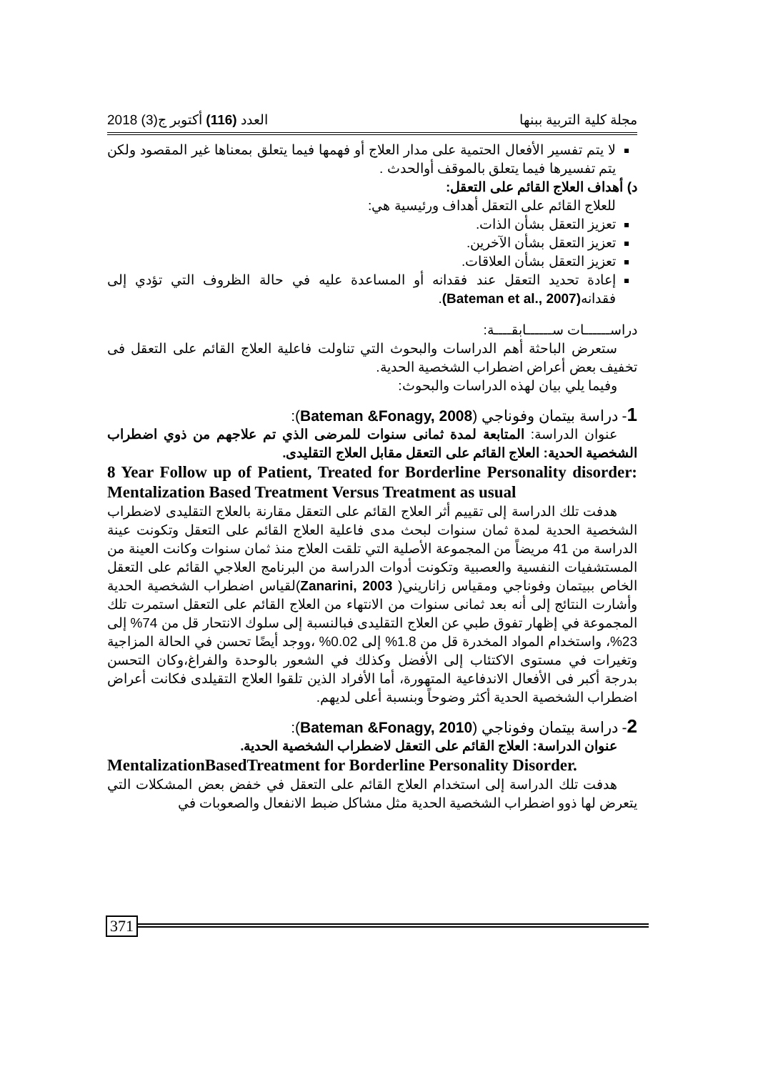مجلة كلية التربية ببنها العدد (116) أكتوبر ج(3) 2018
لا يتم تفسير الأفعال الحتمية على مدار العلاج أو فهمها فيما يتعلق بمعناها غير المقصود ولكن يتم تفسيرها فيما يتعلق بالموقف أوالحدث .
د) أهداف العلاج القائم على التعقل:
للعلاج القائم على التعقل أهداف ورئيسية هي:
تعزيز التعقل بشأن الذات.
تعزيز التعقل بشأن الآخرين.
تعزيز التعقل بشأن العلاقات.
إعادة تحديد التعقل عند فقدانه أو المساعدة عليه في حالة الظروف التي تؤدي إلى فقدانه(Bateman et al., 2007).
دراســــــات ســــــابقــــة:
ستعرض الباحثة أهم الدراسات والبحوث التي تناولت فاعلية العلاج القائم على التعقل فى تخفيف بعض أعراض اضطراب الشخصية الحدية.
وفيما يلي بيان لهذه الدراسات والبحوث:
1- دراسة بيتمان وفوناجي (Bateman &Fonagy, 2008):
عنوان الدراسة: المتابعة لمدة ثمانى سنوات للمرضى الذي تم علاجهم من ذوي اضطراب الشخصية الحدية: العلاج القائم على التعقل مقابل العلاج التقليدى.
8 Year Follow up of Patient, Treated for Borderline Personality disorder: Mentalization Based Treatment Versus Treatment as usual
هدفت تلك الدراسة إلى تقييم أثر العلاج القائم على التعقل مقارنة بالعلاج التقليدى لاضطراب الشخصية الحدية لمدة ثمان سنوات لبحث مدى فاعلية العلاج القائم على التعقل وتكونت عينة الدراسة من 41 مريضاً من المجموعة الأصلية التي تلقت العلاج منذ ثمان سنوات وكانت العينة من المستشفيات النفسية والعصبية وتكونت أدوات الدراسة من البرنامج العلاجي القائم على التعقل الخاص ببيتمان وفوناجي ومقياس زاناريني( Zanarini, 2003)لقياس اضطراب الشخصية الحدية وأشارت النتائج إلى أنه بعد ثمانى سنوات من الانتهاء من العلاج القائم على التعقل استمرت تلك المجموعة في إظهار تفوق طبي عن العلاج التقليدى فبالنسبة إلى سلوك الانتحار قل من 74% إلى 23%، واستخدام المواد المخدرة قل من 1.8% إلى 0.02% ،ووجد أيضًا تحسن في الحالة المزاجية وتغيرات في مستوى الاكتئاب إلى الأفضل وكذلك في الشعور بالوحدة والفراغ،وكان التحسن بدرجة أكبر فى الأفعال الاندفاعية المتهورة، أما الأفراد الذين تلقوا العلاج التقيلدى فكانت أعراض اضطراب الشخصية الحدية أكثر وضوحاً وبنسبة أعلى لديهم.
2- دراسة بيتمان وفوناجي (Bateman &Fonagy, 2010):
عنوان الدراسة: العلاج القائم على التعقل لاضطراب الشخصية الحدية.
MentalizationBasedTreatment for Borderline Personality Disorder.
هدفت تلك الدراسة إلى استخدام العلاج القائم على التعقل في خفض بعض المشكلات التي يتعرض لها ذوو اضطراب الشخصية الحدية مثل مشاكل ضبط الانفعال والصعوبات في
371